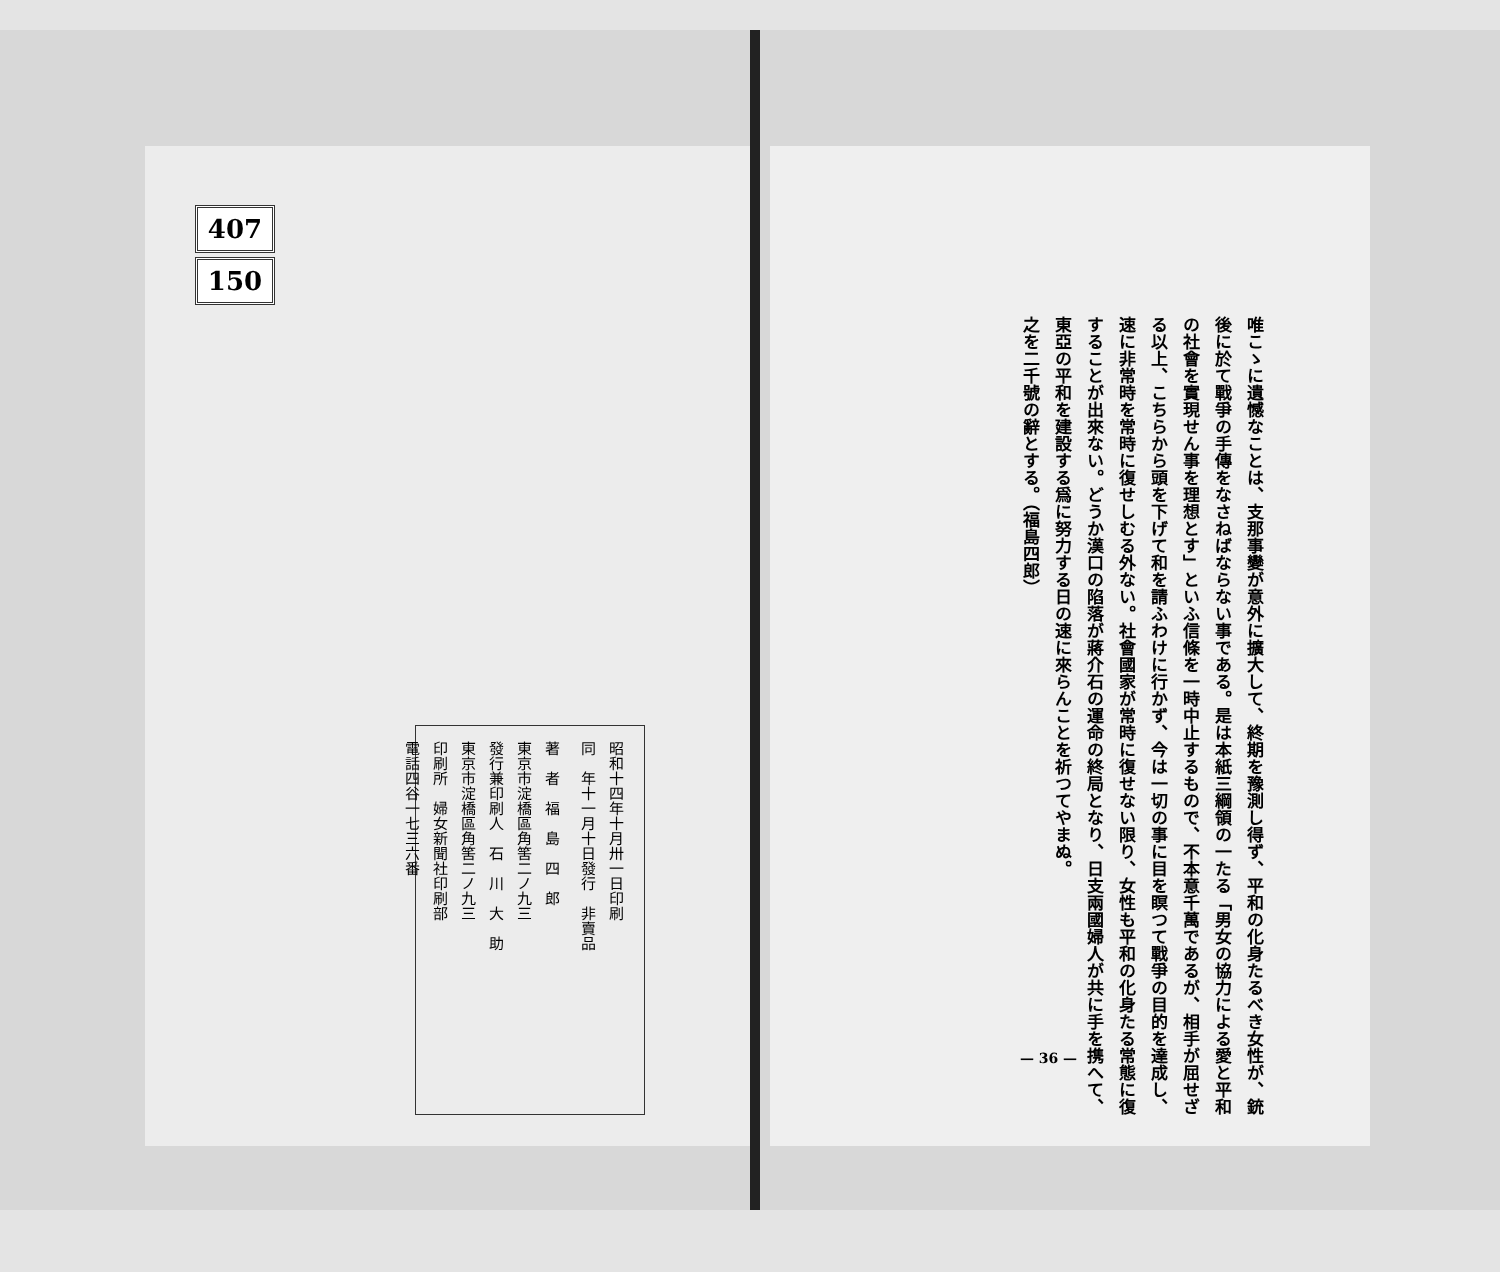407
150
昭和十四年十月卅一日印刷
同　年十一月十日發行　非賣品
著　者　福　島　四　郎
東京市淀橋區角筈二ノ九三
發行兼印刷人　石　川　大　助
東京市淀橋區角筈二ノ九三
印刷所　婦女新聞社印刷部
電話四谷一七三六番
唯こゝに遺憾なことは、支那事變が意外に擴大して、終期を豫測し得ず、平和の化身たるべき女性が、銃後に於て戰爭の手傳をなさねばならない事である。是は本紙三綱領の一たる「男女の協力による愛と平和の社會を實現せん事を理想とす」といふ信條を一時中止するもので、不本意千萬であるが、相手が屈せざる以上、こちらから頭を下げて和を請ふわけに行かず、今は一切の事に目を瞑つて戰爭の目的を達成し、速に非常時を常時に復せしむる外ない。社會國家が常時に復せない限り、女性も平和の化身たる常態に復することが出來ない。どうか漢口の陷落が蔣介石の運命の終局となり、日支兩國婦人が共に手を携へて、東亞の平和を建設する爲に努力する日の速に來らんことを祈つてやまぬ。
之を二千號の辭とする。（福島四郎）
— 36 —